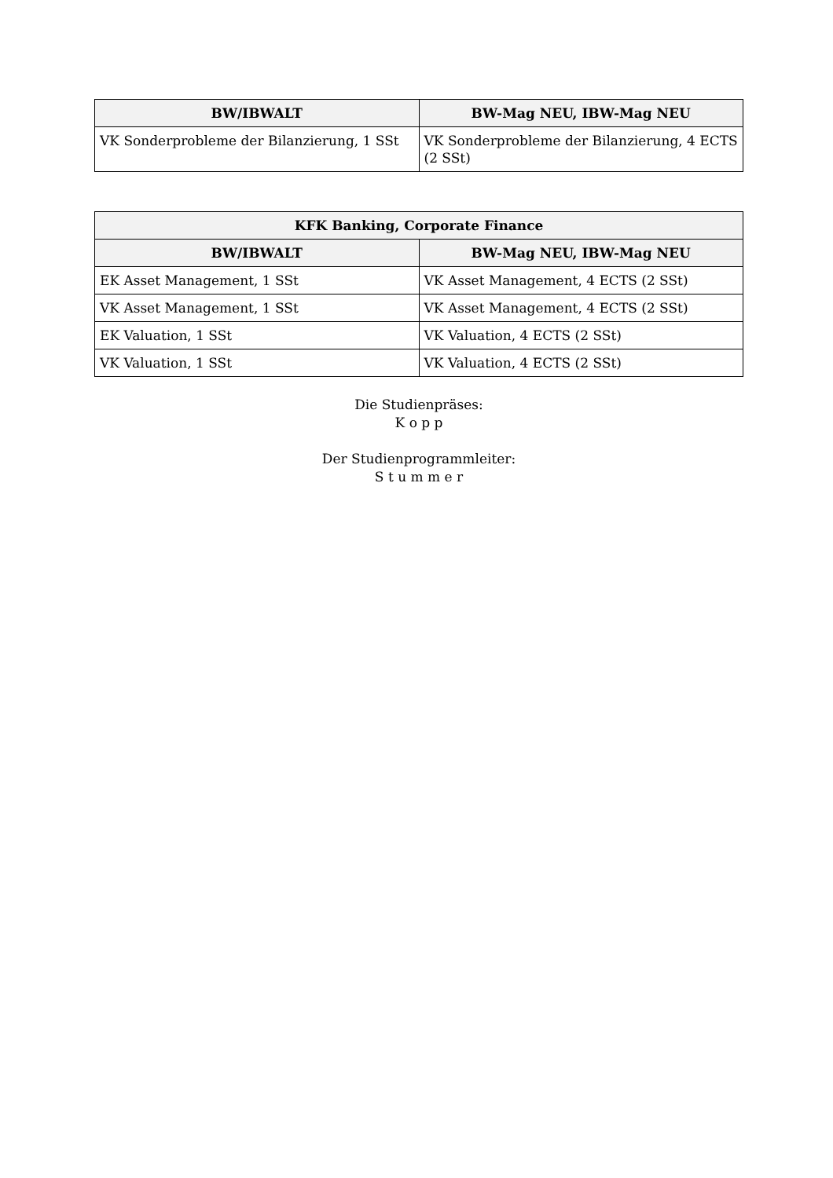| BW/IBWALT | BW-Mag NEU, IBW-Mag NEU |
| --- | --- |
| VK Sonderprobleme der Bilanzierung, 1 SSt | VK Sonderprobleme der Bilanzierung, 4 ECTS (2 SSt) |
| KFK Banking, Corporate Finance | |
| --- | --- |
| BW/IBWALT | BW-Mag NEU, IBW-Mag NEU |
| EK Asset Management, 1 SSt | VK Asset Management, 4 ECTS (2 SSt) |
| VK Asset Management, 1 SSt | VK Asset Management, 4 ECTS (2 SSt) |
| EK Valuation, 1 SSt | VK Valuation, 4 ECTS (2 SSt) |
| VK Valuation, 1 SSt | VK Valuation, 4 ECTS (2 SSt) |
Die Studienpräses:
K o p p
Der Studienprogrammleiter:
S t u m m e r